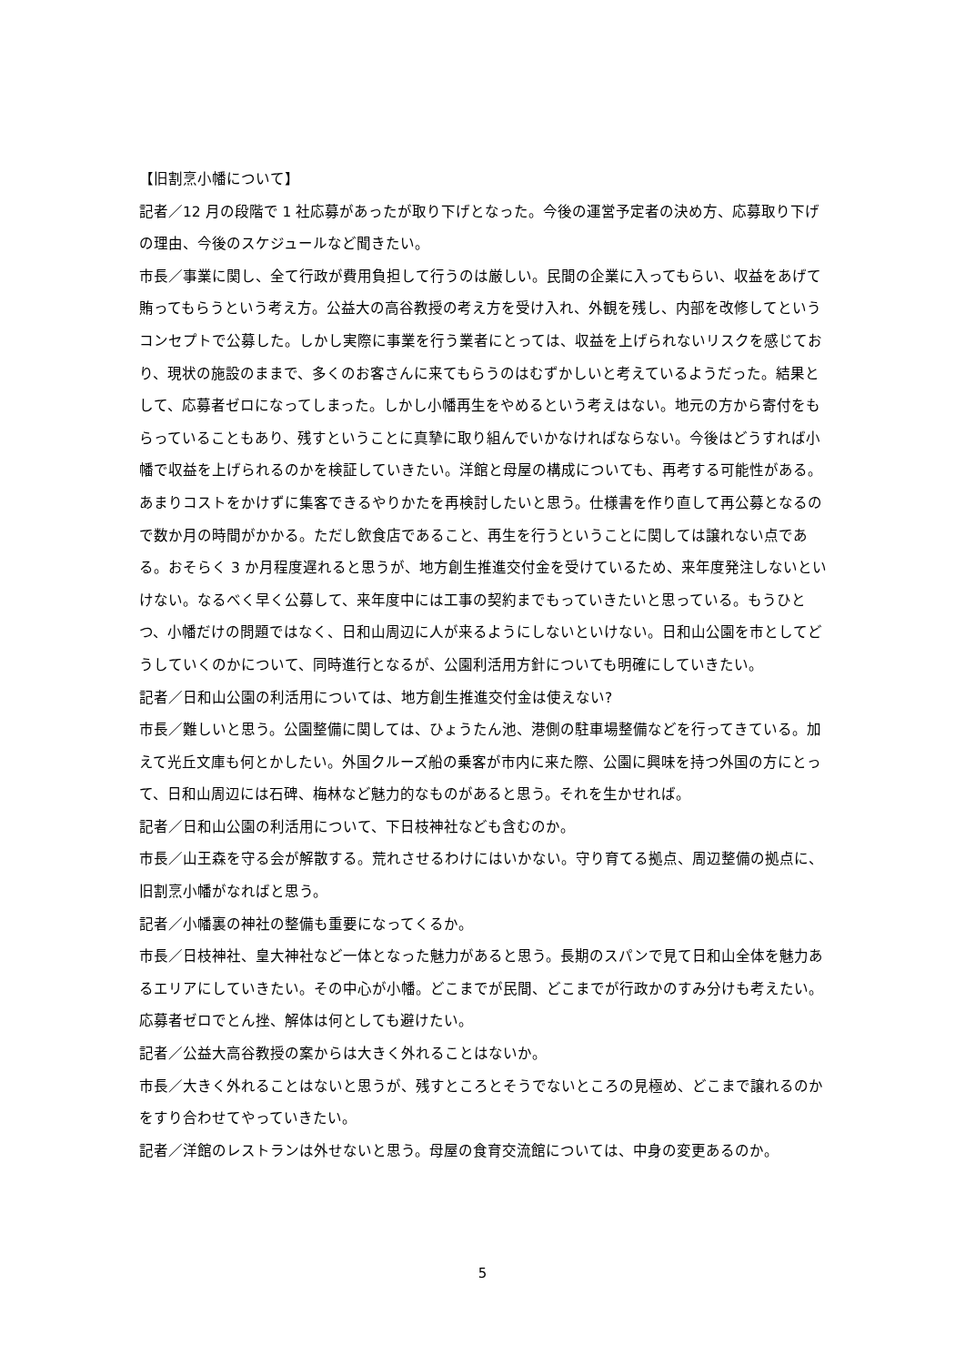【旧割烹小幡について】
記者／12 月の段階で 1 社応募があったが取り下げとなった。今後の運営予定者の決め方、応募取り下げの理由、今後のスケジュールなど聞きたい。
市長／事業に関し、全て行政が費用負担して行うのは厳しい。民間の企業に入ってもらい、収益をあげて賄ってもらうという考え方。公益大の高谷教授の考え方を受け入れ、外観を残し、内部を改修してというコンセプトで公募した。しかし実際に事業を行う業者にとっては、収益を上げられないリスクを感じており、現状の施設のままで、多くのお客さんに来てもらうのはむずかしいと考えているようだった。結果として、応募者ゼロになってしまった。しかし小幡再生をやめるという考えはない。地元の方から寄付をもらっていることもあり、残すということに真摯に取り組んでいかなければならない。今後はどうすれば小幡で収益を上げられるのかを検証していきたい。洋館と母屋の構成についても、再考する可能性がある。あまりコストをかけずに集客できるやりかたを再検討したいと思う。仕様書を作り直して再公募となるので数か月の時間がかかる。ただし飲食店であること、再生を行うということに関しては譲れない点である。おそらく 3 か月程度遅れると思うが、地方創生推進交付金を受けているため、来年度発注しないといけない。なるべく早く公募して、来年度中には工事の契約までもっていきたいと思っている。もうひとつ、小幡だけの問題ではなく、日和山周辺に人が来るようにしないといけない。日和山公園を市としてどうしていくのかについて、同時進行となるが、公園利活用方針についても明確にしていきたい。
記者／日和山公園の利活用については、地方創生推進交付金は使えない?
市長／難しいと思う。公園整備に関しては、ひょうたん池、港側の駐車場整備などを行ってきている。加えて光丘文庫も何とかしたい。外国クルーズ船の乗客が市内に来た際、公園に興味を持つ外国の方にとって、日和山周辺には石碑、梅林など魅力的なものがあると思う。それを生かせれば。
記者／日和山公園の利活用について、下日枝神社なども含むのか。
市長／山王森を守る会が解散する。荒れさせるわけにはいかない。守り育てる拠点、周辺整備の拠点に、旧割烹小幡がなればと思う。
記者／小幡裏の神社の整備も重要になってくるか。
市長／日枝神社、皇大神社など一体となった魅力があると思う。長期のスパンで見て日和山全体を魅力あるエリアにしていきたい。その中心が小幡。どこまでが民間、どこまでが行政かのすみ分けも考えたい。応募者ゼロでとん挫、解体は何としても避けたい。
記者／公益大高谷教授の案からは大きく外れることはないか。
市長／大きく外れることはないと思うが、残すところとそうでないところの見極め、どこまで譲れるのかをすり合わせてやっていきたい。
記者／洋館のレストランは外せないと思う。母屋の食育交流館については、中身の変更あるのか。
5